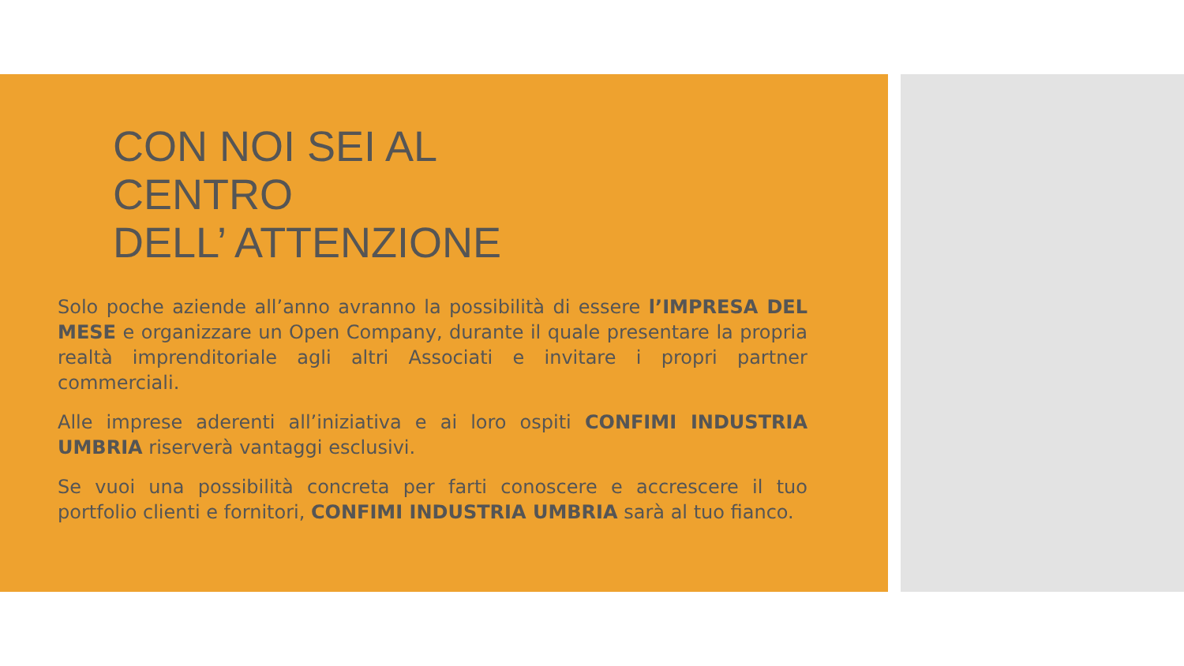CON NOI SEI AL
CENTRO
DELL’ ATTENZIONE
Solo poche aziende all’anno avranno la possibilità di essere l’IMPRESA DEL MESE e organizzare un Open Company, durante il quale presentare la propria realtà imprenditoriale agli altri Associati e invitare i propri partner commerciali.
Alle imprese aderenti all’iniziativa e ai loro ospiti CONFIMI INDUSTRIA UMBRIA riserverà vantaggi esclusivi.
Se vuoi una possibilità concreta per farti conoscere e accrescere il tuo portfolio clienti e fornitori, CONFIMI INDUSTRIA UMBRIA sarà al tuo fianco.